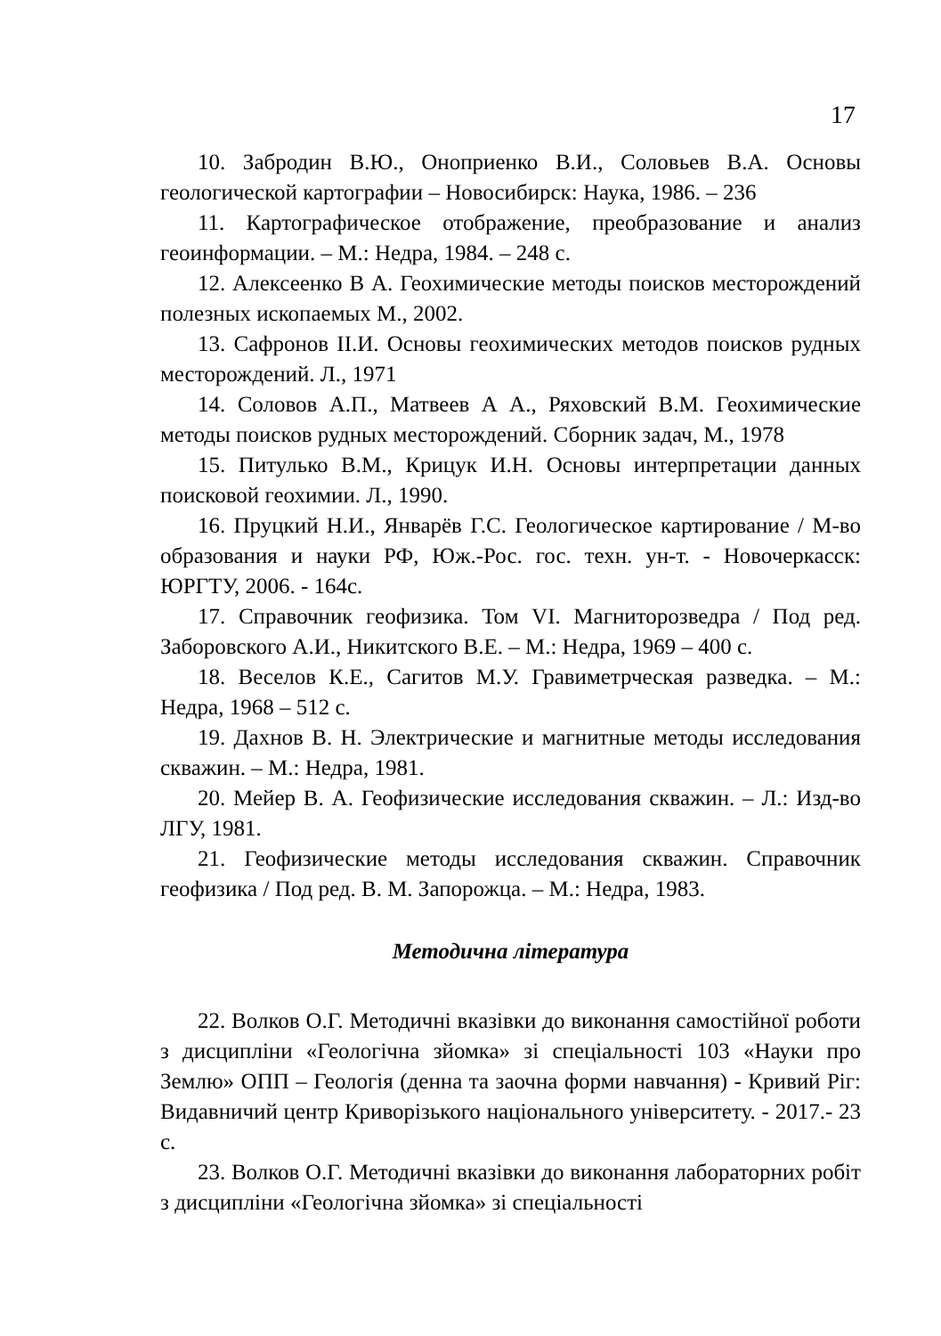17
10. Забродин В.Ю., Оноприенко В.И., Соловьев В.А. Основы геологической картографии – Новосибирск: Наука, 1986. – 236
11. Картографическое отображение, преобразование и анализ геоинформации. – М.: Недра, 1984. – 248 с.
12. Алексеенко В А. Геохимические методы поисков месторождений полезных ископаемых М., 2002.
13. Сафронов II.И. Основы геохимических методов поисков рудных месторождений. Л., 1971
14. Соловов А.П., Матвеев А А., Ряховский В.М. Геохимические методы поисков рудных месторождений. Сборник задач, М., 1978
15. Питулько В.М., Крицук И.Н. Основы интерпретации данных поисковой геохимии. Л., 1990.
16. Пруцкий Н.И., Январёв Г.С. Геологическое картирование / М-во образования и науки РФ, Юж.-Рос. гос. техн. ун-т. - Новочеркасск: ЮРГТУ, 2006. - 164с.
17. Справочник геофизика. Том VI. Магниторозведра / Под ред. Заборовского А.И., Никитского В.Е. – М.: Недра, 1969 – 400 с.
18. Веселов К.Е., Сагитов М.У. Гравиметрческая разведка. – М.: Недра, 1968 – 512 с.
19. Дахнов В. Н. Электрические и магнитные методы исследования скважин. – М.: Недра, 1981.
20. Мейер В. А. Геофизические исследования скважин. – Л.: Изд-во ЛГУ, 1981.
21. Геофизические методы исследования скважин. Справочник геофизика / Под ред. В. М. Запорожца. – М.: Недра, 1983.
Методична література
22. Волков О.Г. Методичні вказівки до виконання самостійної роботи з дисципліни «Геологічна зйомка» зі спеціальності 103 «Науки про Землю» ОПП – Геологія (денна та заочна форми навчання) - Кривий Ріг: Видавничий центр Криворізького національного університету. - 2017.- 23 с.
23. Волков О.Г. Методичні вказівки до виконання лабораторних робіт з дисципліни «Геологічна зйомка» зі спеціальності